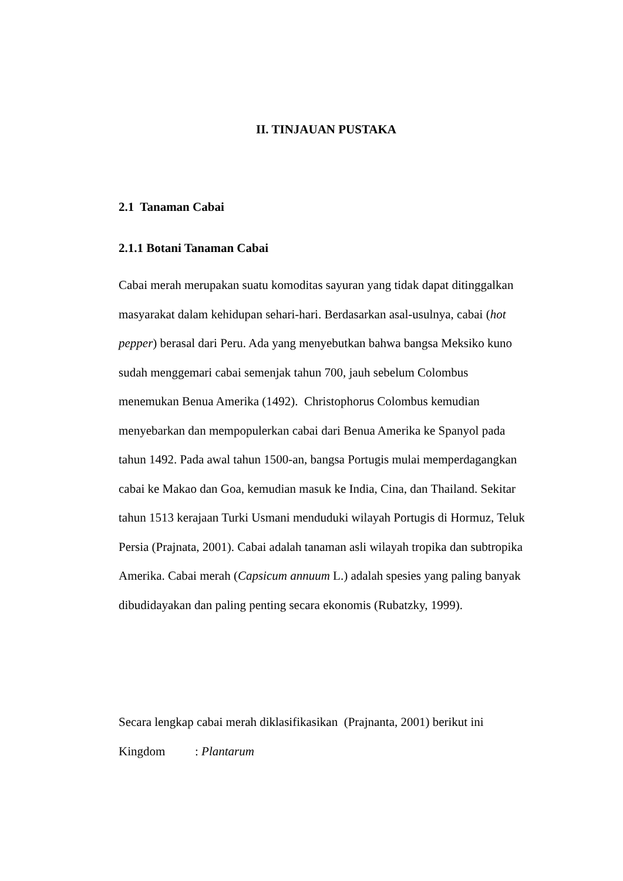II. TINJAUAN PUSTAKA
2.1 Tanaman Cabai
2.1.1 Botani Tanaman Cabai
Cabai merah merupakan suatu komoditas sayuran yang tidak dapat ditinggalkan masyarakat dalam kehidupan sehari-hari. Berdasarkan asal-usulnya, cabai (hot pepper) berasal dari Peru. Ada yang menyebutkan bahwa bangsa Meksiko kuno sudah menggemari cabai semenjak tahun 700, jauh sebelum Colombus menemukan Benua Amerika (1492). Christophorus Colombus kemudian menyebarkan dan mempopulerkan cabai dari Benua Amerika ke Spanyol pada tahun 1492. Pada awal tahun 1500-an, bangsa Portugis mulai memperdagangkan cabai ke Makao dan Goa, kemudian masuk ke India, Cina, dan Thailand. Sekitar tahun 1513 kerajaan Turki Usmani menduduki wilayah Portugis di Hormuz, Teluk Persia (Prajnata, 2001). Cabai adalah tanaman asli wilayah tropika dan subtropika Amerika. Cabai merah (Capsicum annuum L.) adalah spesies yang paling banyak dibudidayakan dan paling penting secara ekonomis (Rubatzky, 1999).
Secara lengkap cabai merah diklasifikasikan (Prajnanta, 2001) berikut ini
Kingdom: Plantarum